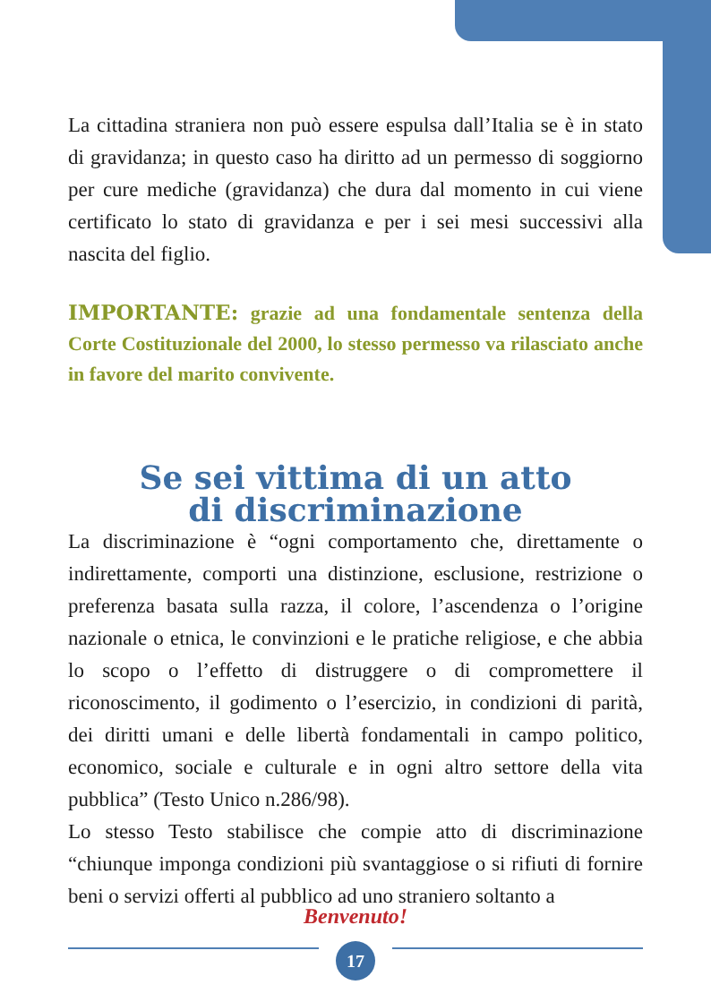La cittadina straniera non può essere espulsa dall’Italia se è in stato di gravidanza; in questo caso ha diritto ad un permesso di soggiorno per cure mediche (gravidanza) che dura dal momento in cui viene certificato lo stato di gravidanza e per i sei mesi successivi alla nascita del figlio.
IMPORTANTE: grazie ad una fondamentale sentenza della Corte Costituzionale del 2000, lo stesso permesso va rilasciato anche in favore del marito convivente.
Se sei vittima di un atto
di discriminazione
La discriminazione è “ogni comportamento che, direttamente o indirettamente, comporti una distinzione, esclusione, restrizione o preferenza basata sulla razza, il colore, l’ascendenza o l’origine nazionale o etnica, le convinzioni e le pratiche religiose, e che abbia lo scopo o l’effetto di distruggere o di compromettere il riconoscimento, il godimento o l’esercizio, in condizioni di parità, dei diritti umani e delle libertà fondamentali in campo politico, economico, sociale e culturale e in ogni altro settore della vita pubblica” (Testo Unico n.286/98).
Lo stesso Testo stabilisce che compie atto di discriminazione “chiunque imponga condizioni più svantaggiose o si rifiuti di fornire beni o servizi offerti al pubblico ad uno straniero soltanto a
Benvenuto!
17